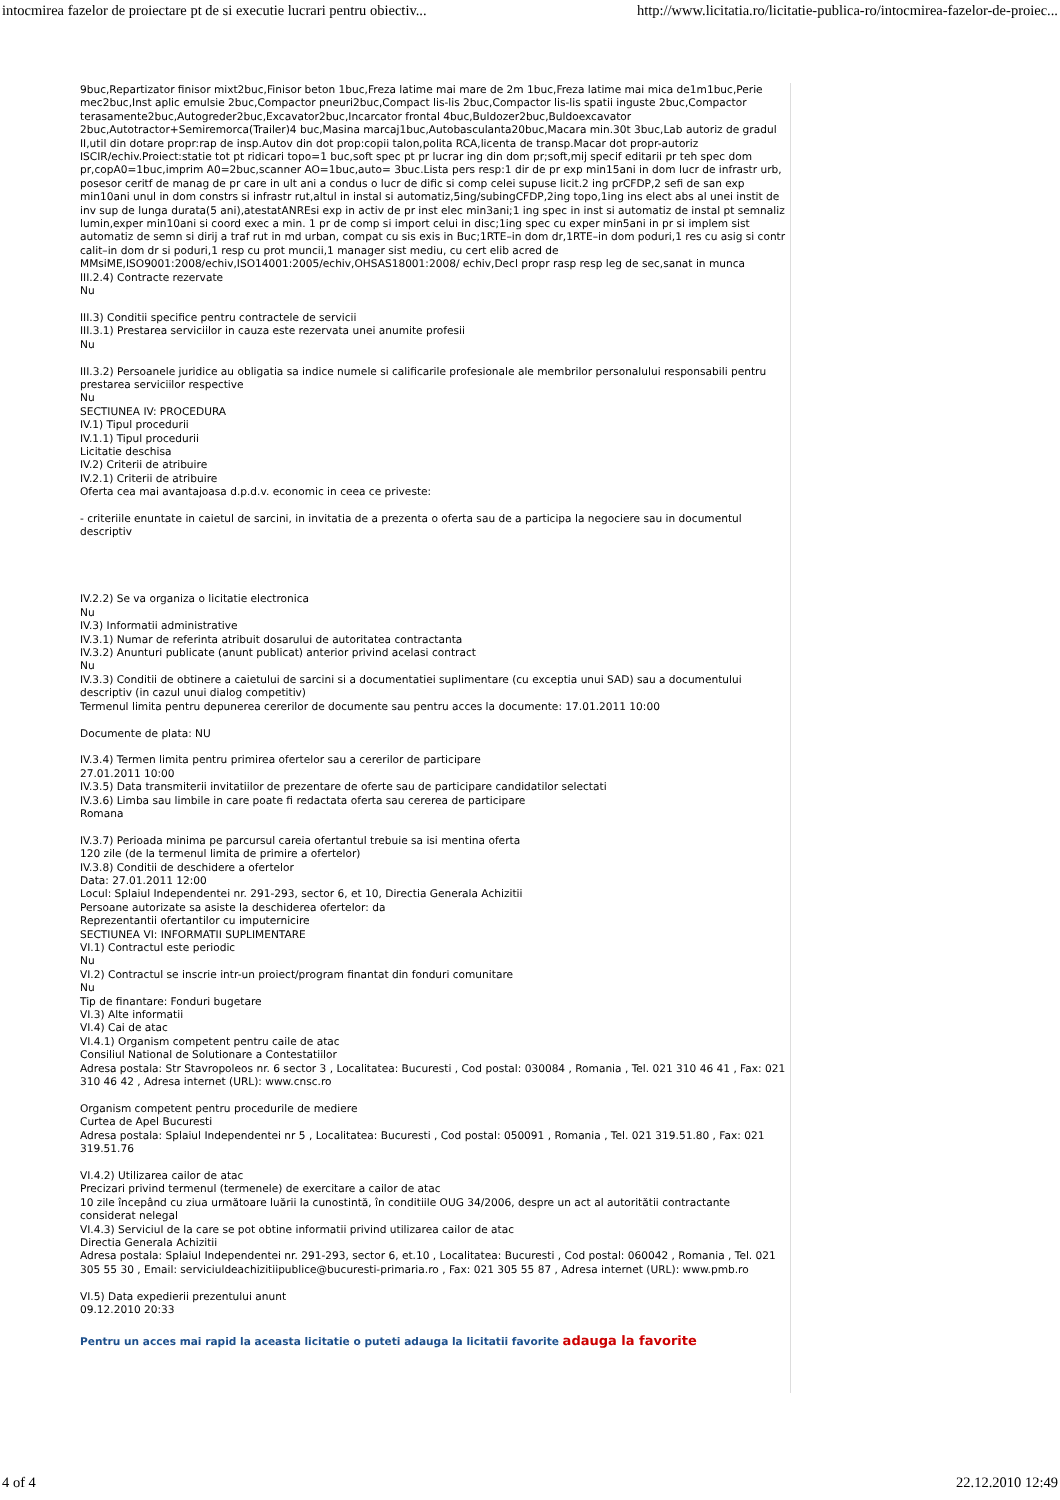intocmirea fazelor de proiectare pt de si executie lucrari pentru obiectiv... http://www.licitatia.ro/licitatie-publica-ro/intocmirea-fazelor-de-proiec...
9buc,Repartizator finisor mixt2buc,Finisor beton 1buc,Freza latime mai mare de 2m 1buc,Freza latime mai mica de1m1buc,Perie mec2buc,Inst aplic emulsie 2buc,Compactor pneuri2buc,Compact lis-lis 2buc,Compactor lis-lis spatii inguste 2buc,Compactor terasamente2buc,Autogreder2buc,Excavator2buc,Incarcator frontal 4buc,Buldozer2buc,Buldoexcavator 2buc,Autotractor+Semiremorca(Trailer)4 buc,Masina marcaj1buc,Autobasculanta20buc,Macara min.30t 3buc,Lab autoriz de gradul II,util din dotare propr:rap de insp.Autov din dot prop:copii talon,polita RCA,licenta de transp.Macar dot propr-autoriz ISCIR/echiv.Proiect:statie tot pt ridicari topo=1 buc,soft spec pt pr lucrar ing din dom pr;soft,mij specif editarii pr teh spec dom pr,copA0=1buc,imprim A0=2buc,scanner AO=1buc,auto= 3buc.Lista pers resp:1 dir de pr exp min15ani in dom lucr de infrastr urb, posesor ceritf de manag de pr care in ult ani a condus o lucr de dific si comp celei supuse licit.2 ing prCFDP,2 sefi de san exp min10ani unul in dom constrs si infrastr rut,altul in instal si automatiz,5ing/subingCFDP,2ing topo,1ing ins elect abs al unei instit de inv sup de lunga durata(5 ani),atestatANREsi exp in activ de pr inst elec min3ani;1 ing spec in inst si automatiz de instal pt semnaliz lumin,exper min10ani si coord exec a min. 1 pr de comp si import celui in disc;1ing spec cu exper min5ani in pr si implem sist automatiz de semn si dirij a traf rut in md urban, compat cu sis exis in Buc;1RTE–in dom dr,1RTE–in dom poduri,1 res cu asig si contr calit–in dom dr si poduri,1 resp cu prot muncii,1 manager sist mediu, cu cert elib acred de MMsiME,ISO9001:2008/echiv,ISO14001:2005/echiv,OHSAS18001:2008/ echiv,Decl propr rasp resp leg de sec,sanat in munca
III.2.4) Contracte rezervate
Nu
III.3) Conditii specifice pentru contractele de servicii
III.3.1) Prestarea serviciilor in cauza este rezervata unei anumite profesii
Nu
III.3.2) Persoanele juridice au obligatia sa indice numele si calificarile profesionale ale membrilor personalului responsabili pentru prestarea serviciilor respective
Nu
SECTIUNEA IV: PROCEDURA
IV.1) Tipul procedurii
IV.1.1) Tipul procedurii
Licitatie deschisa
IV.2) Criterii de atribuire
IV.2.1) Criterii de atribuire
Oferta cea mai avantajoasa d.p.d.v. economic in ceea ce priveste:
- criteriile enuntate in caietul de sarcini, in invitatia de a prezenta o oferta sau de a participa la negociere sau in documentul descriptiv
IV.2.2) Se va organiza o licitatie electronica
Nu
IV.3) Informatii administrative
IV.3.1) Numar de referinta atribuit dosarului de autoritatea contractanta
IV.3.2) Anunturi publicate (anunt publicat) anterior privind acelasi contract
Nu
IV.3.3) Conditii de obtinere a caietului de sarcini si a documentatiei suplimentare (cu exceptia unui SAD) sau a documentului descriptiv (in cazul unui dialog competitiv)
Termenul limita pentru depunerea cererilor de documente sau pentru acces la documente: 17.01.2011 10:00
Documente de plata: NU
IV.3.4) Termen limita pentru primirea ofertelor sau a cererilor de participare
27.01.2011 10:00
IV.3.5) Data transmiterii invitatiilor de prezentare de oferte sau de participare candidatilor selectati
IV.3.6) Limba sau limbile in care poate fi redactata oferta sau cererea de participare
Romana
IV.3.7) Perioada minima pe parcursul careia ofertantul trebuie sa isi mentina oferta
120 zile (de la termenul limita de primire a ofertelor)
IV.3.8) Conditii de deschidere a ofertelor
Data: 27.01.2011 12:00
Locul: Splaiul Independentei nr. 291-293, sector 6, et 10, Directia Generala Achizitii
Persoane autorizate sa asiste la deschiderea ofertelor: da
Reprezentantii ofertantilor cu imputernicire
SECTIUNEA VI: INFORMATII SUPLIMENTARE
VI.1) Contractul este periodic
Nu
VI.2) Contractul se inscrie intr-un proiect/program finantat din fonduri comunitare
Nu
Tip de finantare: Fonduri bugetare
VI.3) Alte informatii
VI.4) Cai de atac
VI.4.1) Organism competent pentru caile de atac
Consiliul National de Solutionare a Contestatiilor
Adresa postala: Str Stavropoleos nr. 6 sector 3 , Localitatea: Bucuresti , Cod postal: 030084 , Romania , Tel. 021 310 46 41 , Fax: 021 310 46 42 , Adresa internet (URL): www.cnsc.ro
Organism competent pentru procedurile de mediere
Curtea de Apel Bucuresti
Adresa postala: Splaiul Independentei nr 5 , Localitatea: Bucuresti , Cod postal: 050091 , Romania , Tel. 021 319.51.80 , Fax: 021 319.51.76
VI.4.2) Utilizarea cailor de atac
Precizari privind termenul (termenele) de exercitare a cailor de atac
10 zile începând cu ziua următoare luării la cunostintă, în conditiile OUG 34/2006, despre un act al autoritătii contractante considerat nelegal
VI.4.3) Serviciul de la care se pot obtine informatii privind utilizarea cailor de atac
Directia Generala Achizitii
Adresa postala: Splaiul Independentei nr. 291-293, sector 6, et.10 , Localitatea: Bucuresti , Cod postal: 060042 , Romania , Tel. 021 305 55 30 , Email: serviciuldeachizitiipublice@bucuresti-primaria.ro , Fax: 021 305 55 87 , Adresa internet (URL): www.pmb.ro
VI.5) Data expedierii prezentului anunt
09.12.2010 20:33
Pentru un acces mai rapid la aceasta licitatie o puteti adauga la licitatii favorite adauga la favorite
4 of 4 22.12.2010 12:49